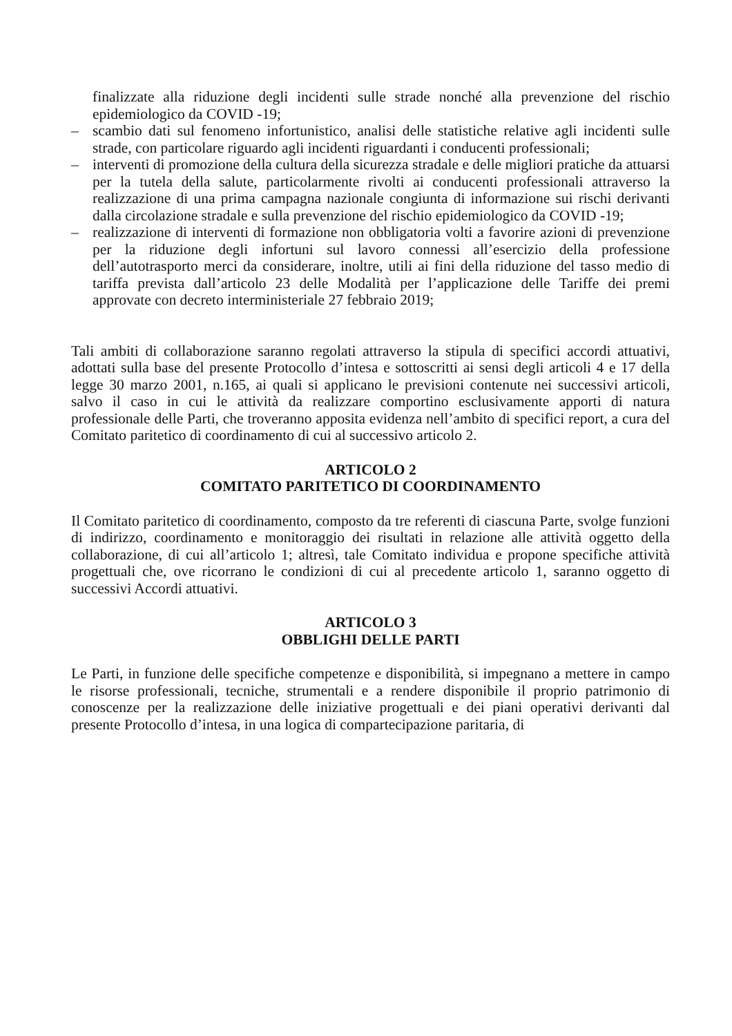finalizzate alla riduzione degli incidenti sulle strade nonché alla prevenzione del rischio epidemiologico da COVID -19;
– scambio dati sul fenomeno infortunistico, analisi delle statistiche relative agli incidenti sulle strade, con particolare riguardo agli incidenti riguardanti i conducenti professionali;
– interventi di promozione della cultura della sicurezza stradale e delle migliori pratiche da attuarsi per la tutela della salute, particolarmente rivolti ai conducenti professionali attraverso la realizzazione di una prima campagna nazionale congiunta di informazione sui rischi derivanti dalla circolazione stradale e sulla prevenzione del rischio epidemiologico da COVID -19;
– realizzazione di interventi di formazione non obbligatoria volti a favorire azioni di prevenzione per la riduzione degli infortuni sul lavoro connessi all’esercizio della professione dell’autotrasporto merci da considerare, inoltre, utili ai fini della riduzione del tasso medio di tariffa prevista dall’articolo 23 delle Modalità per l’applicazione delle Tariffe dei premi approvate con decreto interministeriale 27 febbraio 2019;
Tali ambiti di collaborazione saranno regolati attraverso la stipula di specifici accordi attuativi, adottati sulla base del presente Protocollo d’intesa e sottoscritti ai sensi degli articoli 4 e 17 della legge 30 marzo 2001, n.165, ai quali si applicano le previsioni contenute nei successivi articoli, salvo il caso in cui le attività da realizzare comportino esclusivamente apporti di natura professionale delle Parti, che troveranno apposita evidenza nell’ambito di specifici report, a cura del Comitato paritetico di coordinamento di cui al successivo articolo 2.
ARTICOLO 2
COMITATO PARITETICO DI COORDINAMENTO
Il Comitato paritetico di coordinamento, composto da tre referenti di ciascuna Parte, svolge funzioni di indirizzo, coordinamento e monitoraggio dei risultati in relazione alle attività oggetto della collaborazione, di cui all’articolo 1; altresì, tale Comitato individua e propone specifiche attività progettuali che, ove ricorrano le condizioni di cui al precedente articolo 1, saranno oggetto di successivi Accordi attuativi.
ARTICOLO 3
OBBLIGHI DELLE PARTI
Le Parti, in funzione delle specifiche competenze e disponibilità, si impegnano a mettere in campo le risorse professionali, tecniche, strumentali e a rendere disponibile il proprio patrimonio di conoscenze per la realizzazione delle iniziative progettuali e dei piani operativi derivanti dal presente Protocollo d’intesa, in una logica di compartecipazione paritaria, di